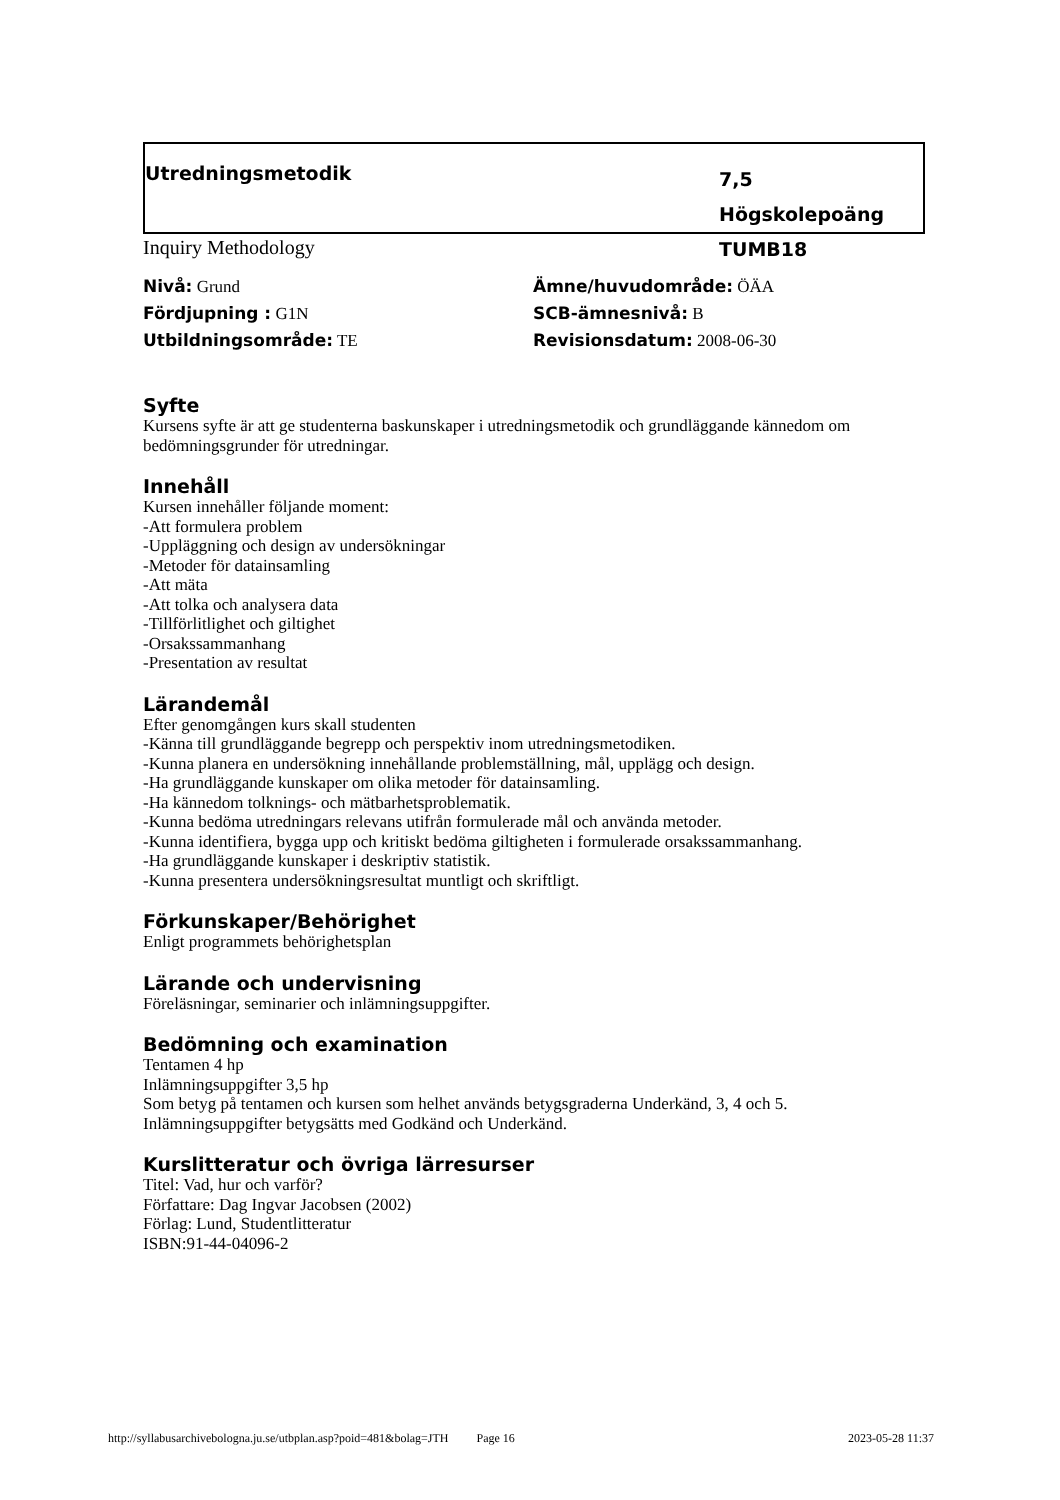Utredningsmetodik
7,5 Högskolepoäng
TUMB18
Inquiry Methodology
Nivå: Grund
Fördjupning : G1N
Utbildningsområde: TE
Ämne/huvudområde: ÖÄA
SCB-ämnesnivå: B
Revisionsdatum: 2008-06-30
Syfte
Kursens syfte är att ge studenterna baskunskaper i utredningsmetodik och grundläggande kännedom om bedömningsgrunder för utredningar.
Innehåll
Kursen innehåller följande moment:
-Att formulera problem
-Uppläggning och design av undersökningar
-Metoder för datainsamling
-Att mäta
-Att tolka och analysera data
-Tillförlitlighet och giltighet
-Orsakssammanhang
-Presentation av resultat
Lärandemål
Efter genomgången kurs skall studenten
-Känna till grundläggande begrepp och perspektiv inom utredningsmetodiken.
-Kunna planera en undersökning innehållande problemställning, mål, upplägg och design.
-Ha grundläggande kunskaper om olika metoder för datainsamling.
-Ha kännedom tolknings- och mätbarhetsproblematik.
-Kunna bedöma utredningars relevans utifrån formulerade mål och använda metoder.
-Kunna identifiera, bygga upp och kritiskt bedöma giltigheten i formulerade orsakssammanhang.
-Ha grundläggande kunskaper i deskriptiv statistik.
-Kunna presentera undersökningsresultat muntligt och skriftligt.
Förkunskaper/Behörighet
Enligt programmets behörighetsplan
Lärande och undervisning
Föreläsningar, seminarier och inlämningsuppgifter.
Bedömning och examination
Tentamen 4 hp
Inlämningsuppgifter 3,5 hp
Som betyg på tentamen och kursen som helhet används betygsgraderna Underkänd, 3, 4 och 5.
Inlämningsuppgifter betygsätts med Godkänd och Underkänd.
Kurslitteratur och övriga lärresurser
Titel: Vad, hur och varför?
Författare: Dag Ingvar Jacobsen (2002)
Förlag: Lund, Studentlitteratur
ISBN:91-44-04096-2
http://syllabusarchivebologna.ju.se/utbplan.asp?poid=481&bolag=JTH Page 16 2023-05-28 11:37